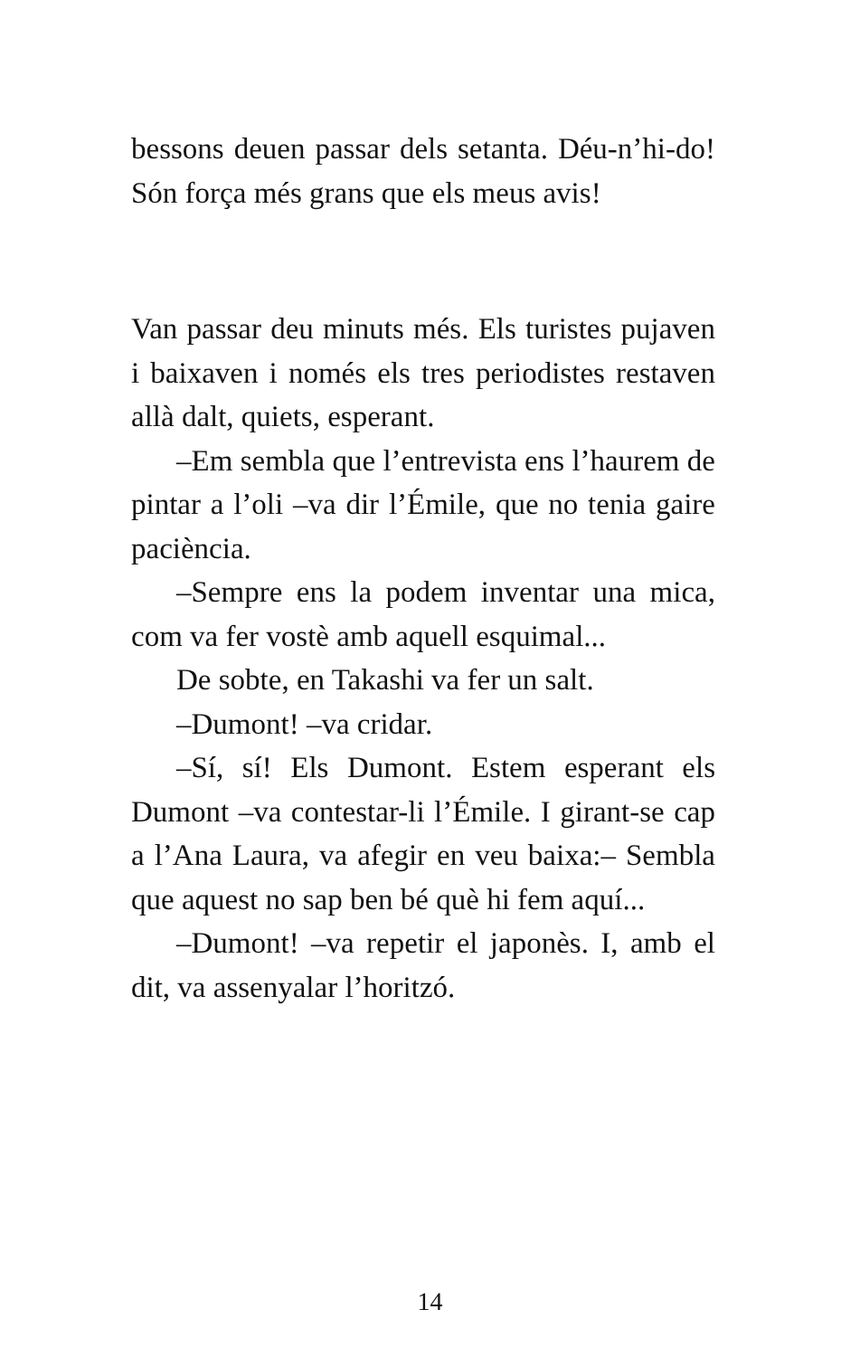bessons deuen passar dels setanta. Déu-n’hi-do! Són força més grans que els meus avis!
Van passar deu minuts més. Els turistes pujaven i baixaven i només els tres periodistes restaven allà dalt, quiets, esperant.
–Em sembla que l’entrevista ens l’haurem de pintar a l’oli –va dir l’Émile, que no tenia gaire paciència.
–Sempre ens la podem inventar una mica, com va fer vostè amb aquell esquimal...
De sobte, en Takashi va fer un salt.
–Dumont! –va cridar.
–Sí, sí! Els Dumont. Estem esperant els Dumont –va contestar-li l’Émile. I girant-se cap a l’Ana Laura, va afegir en veu baixa:– Sembla que aquest no sap ben bé què hi fem aquí...
–Dumont! –va repetir el japonès. I, amb el dit, va assenyalar l’horitzó.
14